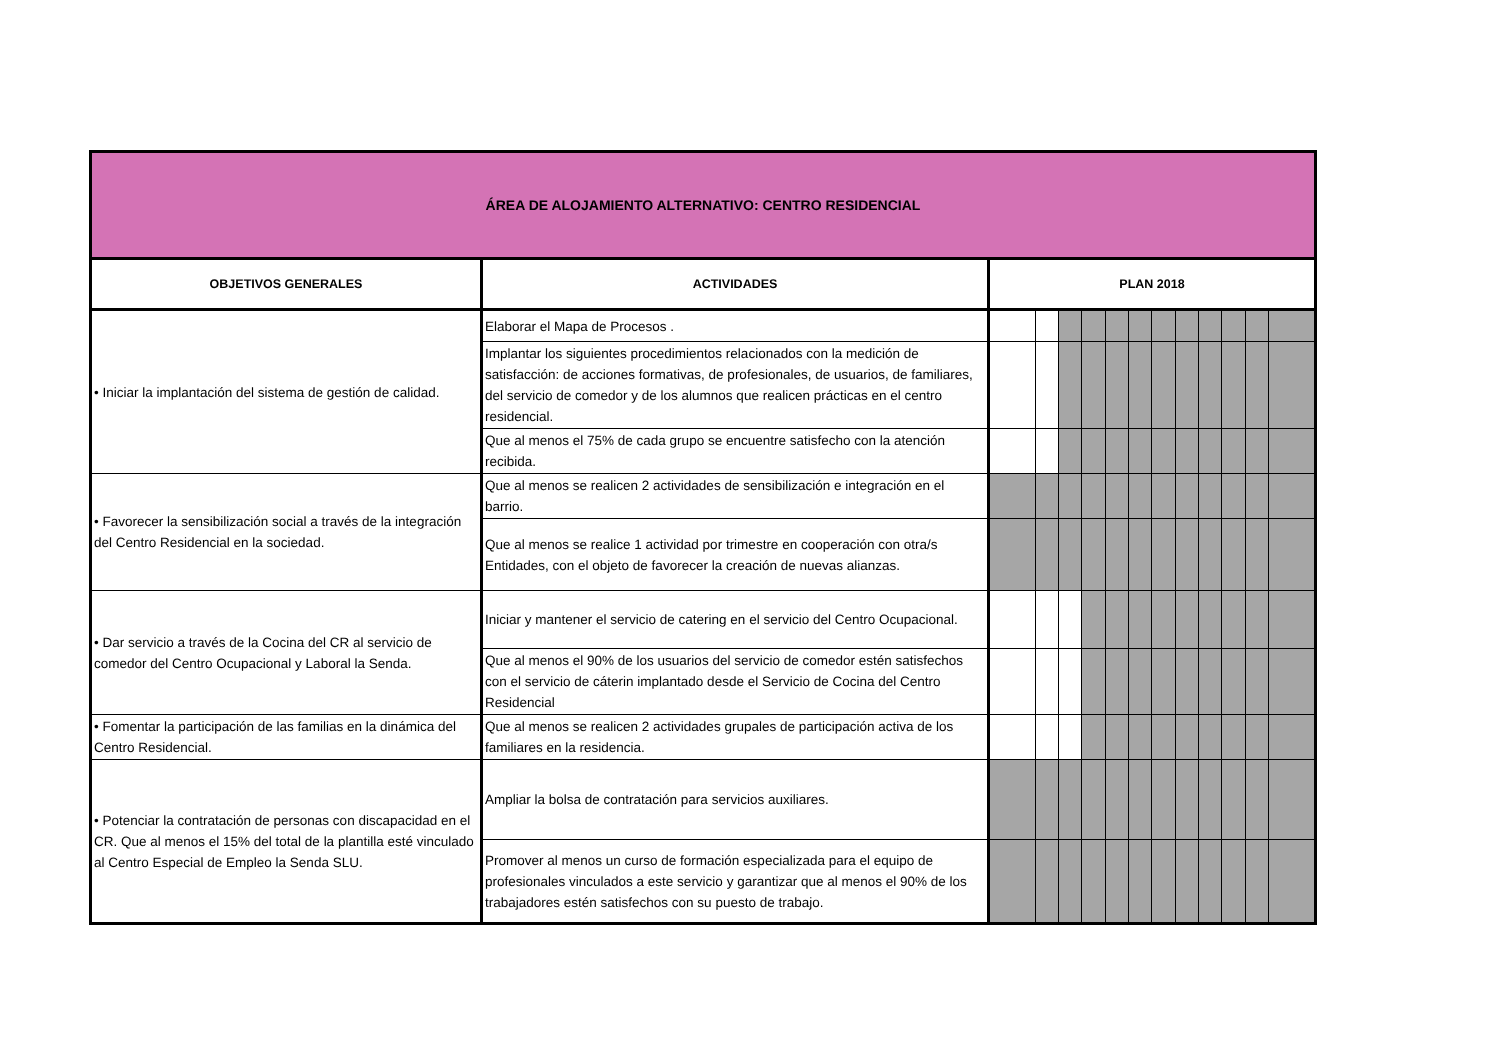| ÁREA DE ALOJAMIENTO ALTERNATIVO: CENTRO RESIDENCIAL | | | | | | | | | | | | | |
| OBJETIVOS GENERALES | ACTIVIDADES | PLAN 2018 | | | | | | | | | | | |
| • Iniciar la implantación del sistema de gestión de calidad. | Elaborar el Mapa de Procesos . | | | | | | | | | | | | |
| | Implantar los siguientes procedimientos relacionados con la medición de satisfacción: de acciones formativas, de profesionales, de usuarios, de familiares, del servicio de comedor y de los alumnos que realicen prácticas en el centro residencial. | | | | | | | | | | | | |
| | Que al menos el 75% de cada grupo se encuentre satisfecho con la atención recibida. | | | | | | | | | | | | |
| • Favorecer la sensibilización social a través de la integración del Centro Residencial en la sociedad. | Que al menos se realicen 2 actividades de sensibilización e integración en el barrio. | | | | | | | | | | | | |
| | Que al menos se realice 1 actividad por trimestre en cooperación con otra/s Entidades, con el objeto de favorecer la creación de nuevas alianzas. | | | | | | | | | | | | |
| • Dar servicio a través de la Cocina del CR al servicio de comedor del Centro Ocupacional y Laboral la Senda. | Iniciar y mantener el servicio de catering en el servicio del Centro Ocupacional. | | | | | | | | | | | | |
| | Que al menos el 90% de los usuarios del servicio de comedor estén satisfechos con el servicio de cáterin implantado desde el Servicio de Cocina del Centro Residencial | | | | | | | | | | | | |
| • Fomentar la participación de las familias en la dinámica del Centro Residencial. | Que al menos se realicen 2 actividades grupales de participación activa de los familiares en la residencia. | | | | | | | | | | | | |
| • Potenciar la contratación de personas con discapacidad en el CR. Que al menos el 15% del total de la plantilla esté vinculado al Centro Especial de Empleo la Senda SLU. | Ampliar la bolsa de contratación para servicios auxiliares. | | | | | | | | | | | | |
| | Promover al menos un curso de formación especializada para el equipo de profesionales vinculados a este servicio y garantizar que al menos el 90% de los trabajadores estén satisfechos con su puesto de trabajo. | | | | | | | | | | | | |